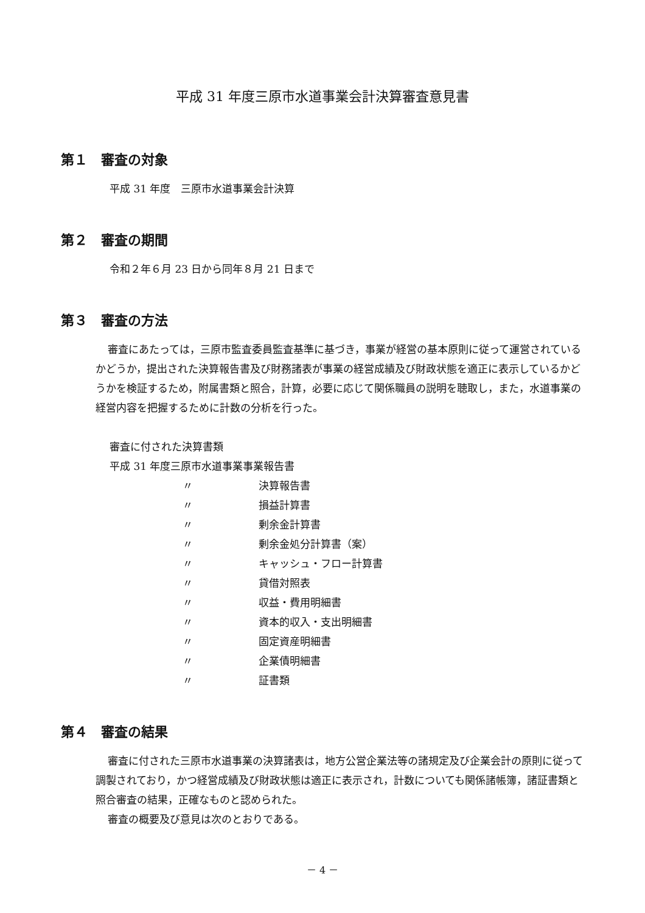平成 31 年度三原市水道事業会計決算審査意見書
第１　審査の対象
平成 31 年度　三原市水道事業会計決算
第２　審査の期間
令和２年６月 23 日から同年８月 21 日まで
第３　審査の方法
審査にあたっては，三原市監査委員監査基準に基づき，事業が経営の基本原則に従って運営されているかどうか，提出された決算報告書及び財務諸表が事業の経営成績及び財政状態を適正に表示しているかどうかを検証するため，附属書類と照合，計算，必要に応じて関係職員の説明を聴取し，また，水道事業の経営内容を把握するために計数の分析を行った。
審査に付された決算書類
平成 31 年度三原市水道事業事業報告書
〃 決算報告書
〃 損益計算書
〃 剰余金計算書
〃 剰余金処分計算書（案）
〃 キャッシュ・フロー計算書
〃 貸借対照表
〃 収益・費用明細書
〃 資本的収入・支出明細書
〃 固定資産明細書
〃 企業債明細書
〃 証書類
第４　審査の結果
審査に付された三原市水道事業の決算諸表は，地方公営企業法等の諸規定及び企業会計の原則に従って調製されており，かつ経営成績及び財政状態は適正に表示され，計数についても関係諸帳簿，諸証書類と照合審査の結果，正確なものと認められた。
審査の概要及び意見は次のとおりである。
－ 4 －